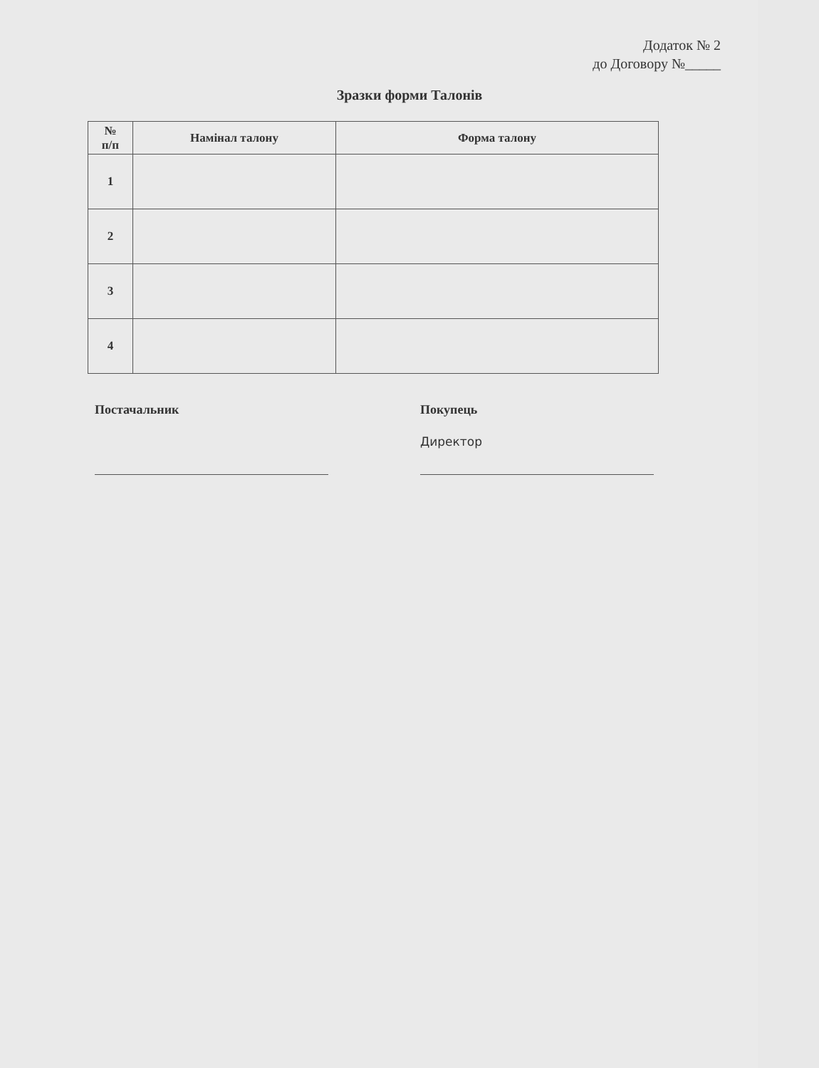Додаток № 2
до Договору №_____
Зразки форми Талонів
| № п/п | Намінал талону | Форма талону |
| --- | --- | --- |
| 1 | | |
| 2 | | |
| 3 | | |
| 4 | | |
Постачальник
Покупець
Директор